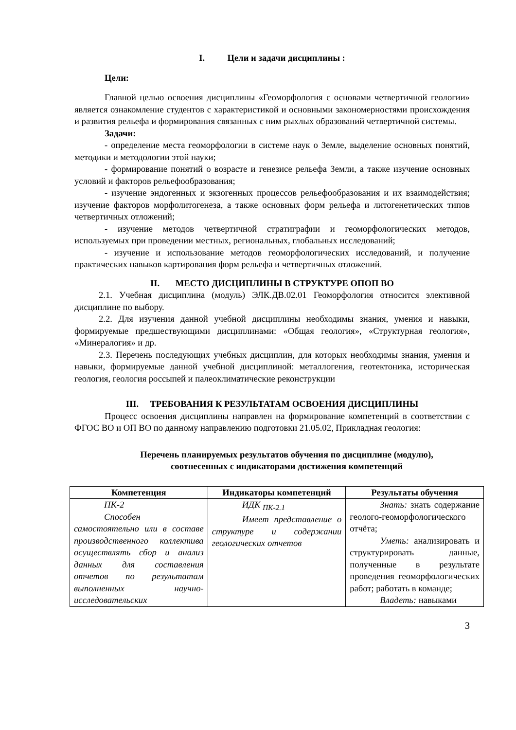I. Цели и задачи дисциплины :
Цели:
Главной целью освоения дисциплины «Геоморфология с основами четвертичной геологии» является ознакомление студентов с характеристикой и основными закономерностями происхождения и развития рельефа и формирования связанных с ним рыхлых образований четвертичной системы.
Задачи:
- определение места геоморфологии в системе наук о Земле, выделение основных понятий, методики и методологии этой науки;
- формирование понятий о возрасте и генезисе рельефа Земли, а также изучение основных условий и факторов рельефообразования;
- изучение эндогенных и экзогенных процессов рельефообразования и их взаимодействия; изучение факторов морфолитогенеза, а также основных форм рельефа и литогенетических типов четвертичных отложений;
- изучение методов четвертичной стратиграфии и геоморфологических методов, используемых при проведении местных, региональных, глобальных исследований;
- изучение и использование методов геоморфологических исследований, и получение практических навыков картирования форм рельефа и четвертичных отложений.
II. МЕСТО ДИСЦИПЛИНЫ В СТРУКТУРЕ ОПОП ВО
2.1. Учебная дисциплина (модуль) ЭЛК.ДВ.02.01 Геоморфология относится элективной дисциплине по выбору.
2.2. Для изучения данной учебной дисциплины необходимы знания, умения и навыки, формируемые предшествующими дисциплинами: «Общая геология», «Структурная геология», «Минералогия» и др.
2.3. Перечень последующих учебных дисциплин, для которых необходимы знания, умения и навыки, формируемые данной учебной дисциплиной: металлогения, геотектоника, историческая геология, геология россыпей и палеоклиматические реконструкции
III. ТРЕБОВАНИЯ К РЕЗУЛЬТАТАМ ОСВОЕНИЯ ДИСЦИПЛИНЫ
Процесс освоения дисциплины направлен на формирование компетенций в соответствии с ФГОС ВО и ОП ВО по данному направлению подготовки 21.05.02, Прикладная геология:
Перечень планируемых результатов обучения по дисциплине (модулю),
соотнесенных с индикаторами достижения компетенций
| Компетенция | Индикаторы компетенций | Результаты обучения |
| --- | --- | --- |
| ПК-2 Способен самостоятельно или в составе производственного коллектива осуществлять сбор и анализ данных для составления отчетов по результатам выполненных научно-исследовательских | ИДК <sub>ПК-2.1</sub> Имеет представление о структуре и содержании геологических отчетов | Знать: знать содержание геолого-геоморфологического отчёта; Уметь: анализировать и структурировать данные, полученные в результате проведения геоморфологических работ; работать в команде; Владеть: навыками |
3